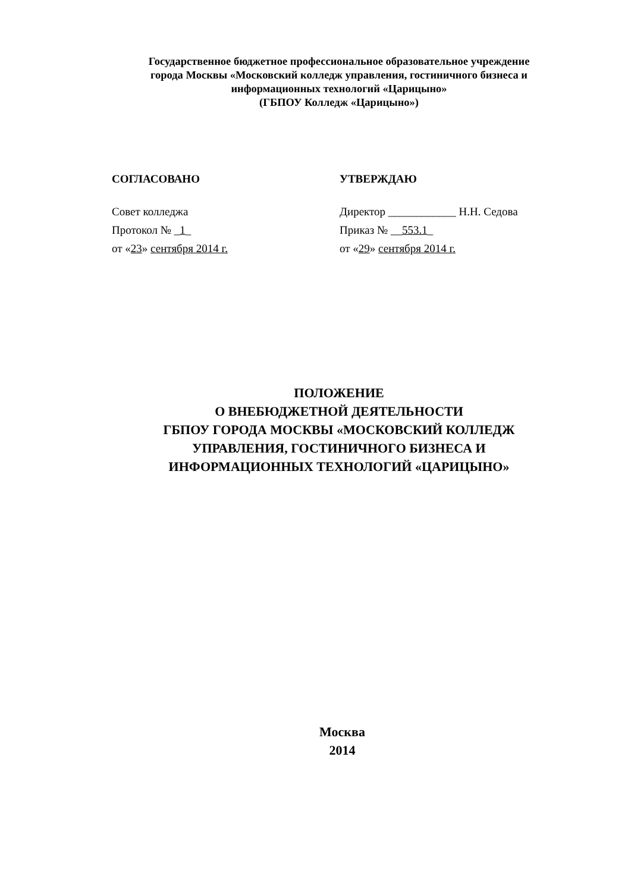Государственное бюджетное профессиональное образовательное учреждение
города Москвы «Московский колледж управления, гостиничного бизнеса и
информационных технологий «Царицыно»
(ГБПОУ Колледж «Царицыно»)
СОГЛАСОВАНО
Совет колледжа
Протокол № _1_
от «23» сентября 2014 г.
УТВЕРЖДАЮ
Директор ____________ Н.Н. Седова
Приказ № __553.1_
от «29» сентября 2014 г.
ПОЛОЖЕНИЕ
О ВНЕБЮДЖЕТНОЙ ДЕЯТЕЛЬНОСТИ
ГБПОУ ГОРОДА МОСКВЫ «МОСКОВСКИЙ КОЛЛЕДЖ
УПРАВЛЕНИЯ, ГОСТИНИЧНОГО БИЗНЕСА И
ИНФОРМАЦИОННЫХ ТЕХНОЛОГИЙ «ЦАРИЦЫНО»
Москва
2014